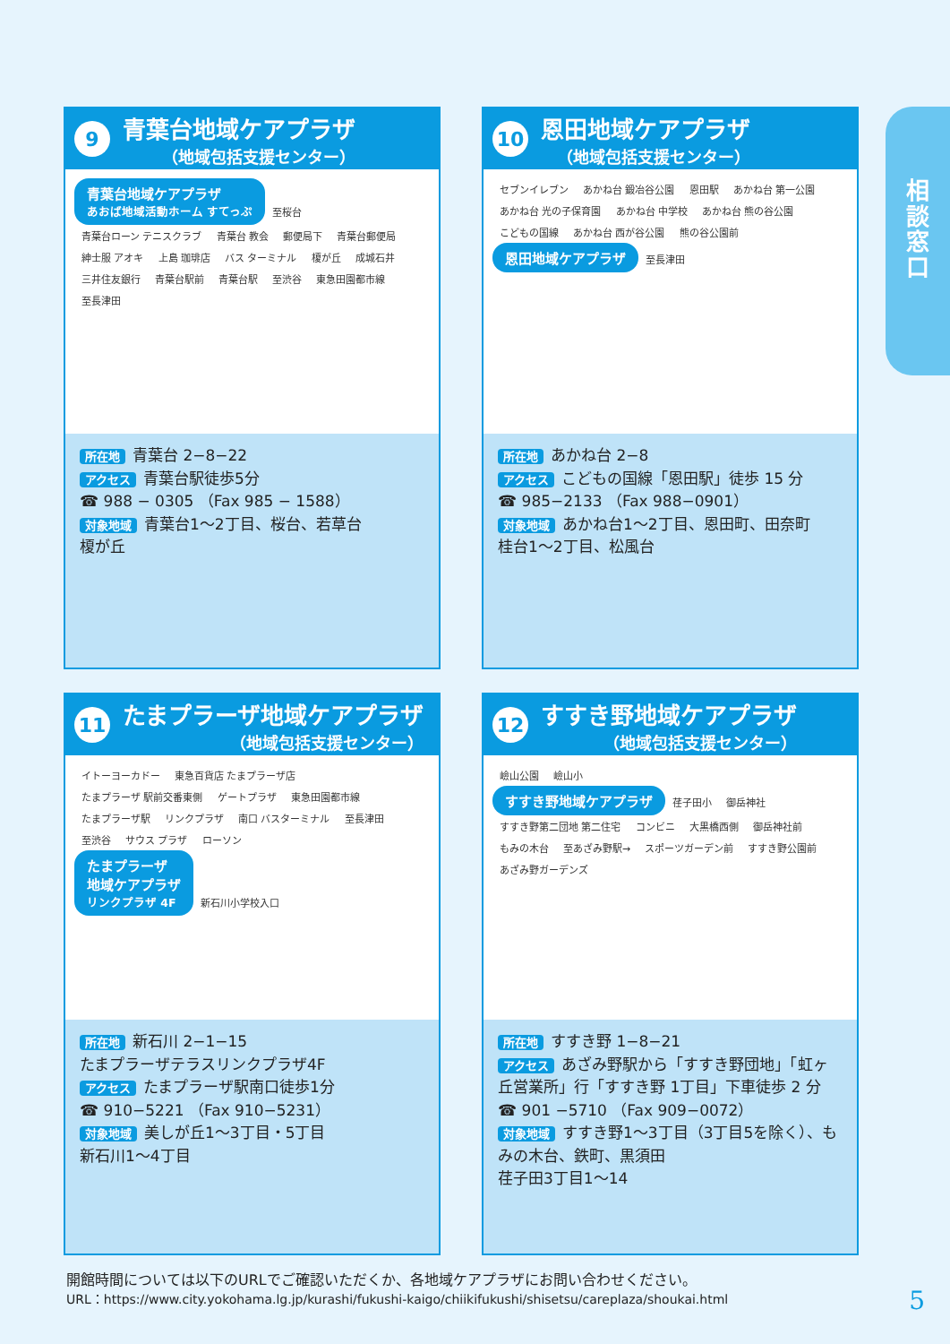9
青葉台地域ケアプラザ
（地域包括支援センター）
青葉台地域ケアプラザ
あおば地域活動ホーム すてっぷ 至桜台 青葉台ローン テニスクラブ 青葉台 教会 郵便局下 青葉台郵便局 紳士服 アオキ 上島 珈琲店 バス ターミナル 榎が丘 成城石井 三井住友銀行 青葉台駅前 青葉台駅 至渋谷 東急田園都市線 至長津田
所在地 青葉台 2−8−22
アクセス 青葉台駅徒歩5分
☎ 988 − 0305 （Fax 985 − 1588）
対象地域 青葉台1〜2丁目、桜台、若草台
榎が丘
10
恩田地域ケアプラザ
（地域包括支援センター）
セブンイレブン あかね台 鍛冶谷公園 恩田駅 あかね台 第一公園 あかね台 光の子保育園 あかね台 中学校 あかね台 熊の谷公園 こどもの国線 あかね台 西が谷公園 熊の谷公園前
恩田地域ケアプラザ 至長津田
所在地 あかね台 2−8
アクセス こどもの国線「恩田駅」徒歩 15 分
☎ 985−2133 （Fax 988−0901）
対象地域 あかね台1〜2丁目、恩田町、田奈町
桂台1〜2丁目、松風台
11
たまプラーザ地域ケアプラザ
（地域包括支援センター）
イトーヨーカドー 東急百貨店 たまプラーザ店 たまプラーザ 駅前交番東側 ゲートプラザ 東急田園都市線 たまプラーザ駅 リンクプラザ 南口 バスターミナル 至長津田 至渋谷 サウス プラザ ローソン
たまプラーザ
地域ケアプラザ
リンクプラザ 4F 新石川小学校入口
所在地 新石川 2−1−15
たまプラーザテラスリンクプラザ4F
アクセス たまプラーザ駅南口徒歩1分
☎ 910−5221 （Fax 910−5231）
対象地域 美しが丘1〜3丁目・5丁目
新石川1〜4丁目
12
すすき野地域ケアプラザ
（地域包括支援センター）
嶮山公園 嶮山小
すすき野地域ケアプラザ 荏子田小 御岳神社 すすき野第二団地 第二住宅 コンビニ 大黒橋西側 御岳神社前 もみの木台 至あざみ野駅→ スポーツガーデン前 すすき野公園前 あざみ野ガーデンズ
所在地 すすき野 1−8−21
アクセス あざみ野駅から「すすき野団地」「虹ヶ丘営業所」行「すすき野 1丁目」下車徒歩 2 分
☎ 901 −5710 （Fax 909−0072）
対象地域 すすき野1〜3丁目（3丁目5を除く）、もみの木台、鉄町、黒須田
荏子田3丁目1〜14
相
談
窓
口
開館時間については以下のURLでご確認いただくか、各地域ケアプラザにお問い合わせください。
URL：https://www.city.yokohama.lg.jp/kurashi/fukushi-kaigo/chiikifukushi/shisetsu/careplaza/shoukai.html
5